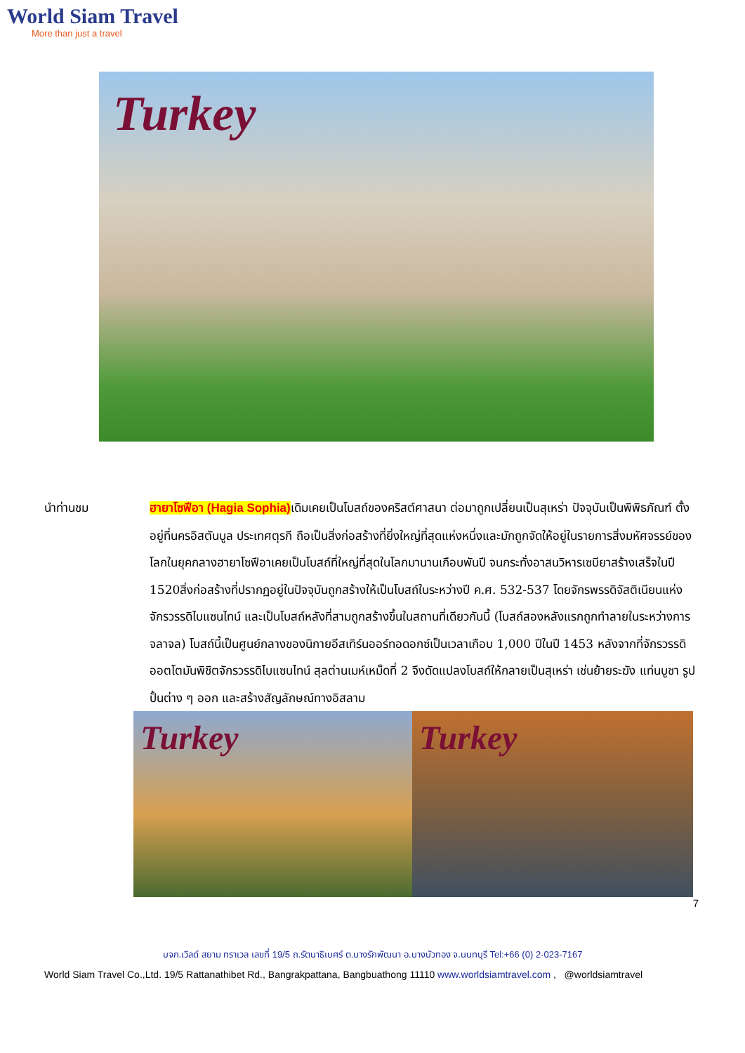World Siam Travel
More than just a travel
Turkey
นำท่านชม ฮายาโซฟีอา (Hagia Sophia) เดิมเคยเป็นโบสถ์ของคริสต์ศาสนา ต่อมาถูกเปลี่ยนเป็นสุเหร่า ปัจจุบันเป็นพิพิธภัณฑ์ ตั้งอยู่ที่นครอิสตันบูล ประเทศตุรกี ถือเป็นสิ่งก่อสร้างที่ยิ่งใหญ่ที่สุดแห่งหนึ่งและมักถูกจัดให้อยู่ในรายการสิ่งมหัศจรรย์ของโลกในยุคกลางฮายาโซฟีอาเคยเป็นโบสถ์ที่ใหญ่ที่สุดในโลกมานานเกือบพันปี จนกระทั่งอาสนวิหารเซบียาสร้างเสร็จในปี 1520สิ่งก่อสร้างที่ปรากฏอยู่ในปัจจุบันถูกสร้างให้เป็นโบสถ์ในระหว่างปี ค.ศ. 532-537 โดยจักรพรรดิจัสติเนียนแห่งจักรวรรดิไบแซนไทน์ และเป็นโบสถ์หลังที่สามถูกสร้างขึ้นในสถานที่เดียวกันนี้ (โบสถ์สองหลังแรกถูกทำลายในระหว่างการจลาจล) โบสถ์นี้เป็นศูนย์กลางของนิกายอีสเทิร์นออร์ทอดอกซ์เป็นเวลาเกือบ 1,000 ปีในปี 1453 หลังจากที่จักรวรรดิออตโตมันพิชิตจักรวรรดิไบแซนไทน์ สุลต่านเมห์เหม็ดที่ 2 จึงดัดแปลงโบสถ์ให้กลายเป็นสุเหร่า เช่นย้ายระฆัง แท่นบูชา รูปปั้นต่าง ๆ ออก และสร้างสัญลักษณ์ทางอิสลาม
Turkey Turkey
7
บจก.เวิลด์ สยาม ทราเวล เลขที่ 19/5 ถ.รัตนาธิเบศร์ ต.บางรักพัฒนา อ.บางบัวทอง จ.นนทบุรี Tel:+66 (0) 2-023-7167
World Siam Travel Co.,Ltd. 19/5 Rattanathibet Rd., Bangrakpattana, Bangbuathong 11110 www.worldsiamtravel.com , @worldsiamtravel